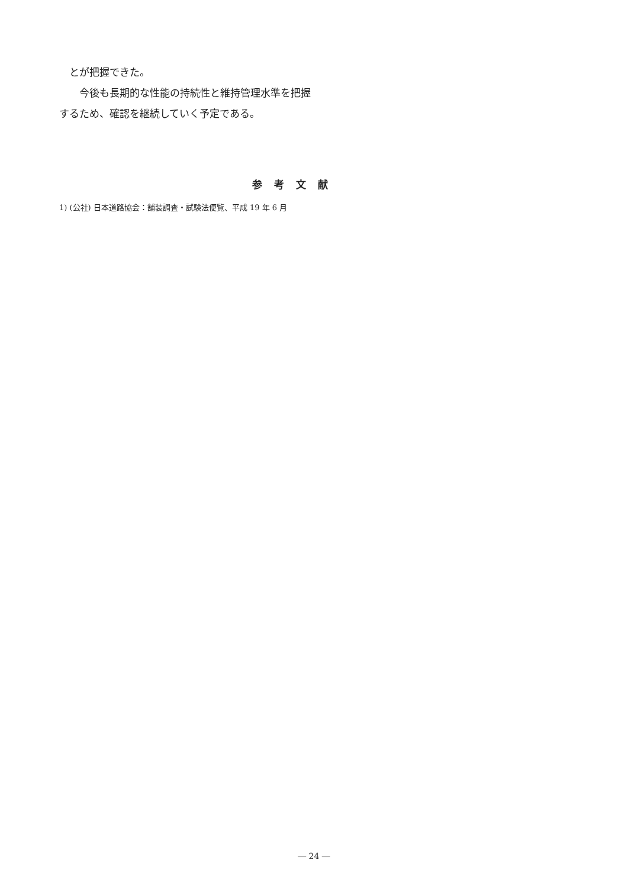とが把握できた。
　　今後も長期的な性能の持続性と維持管理水準を把握するため、確認を継続していく予定である。
参考文献
1) (公社) 日本道路協会：舗装調査・試験法便覧、平成 19 年 6 月
― 24 ―